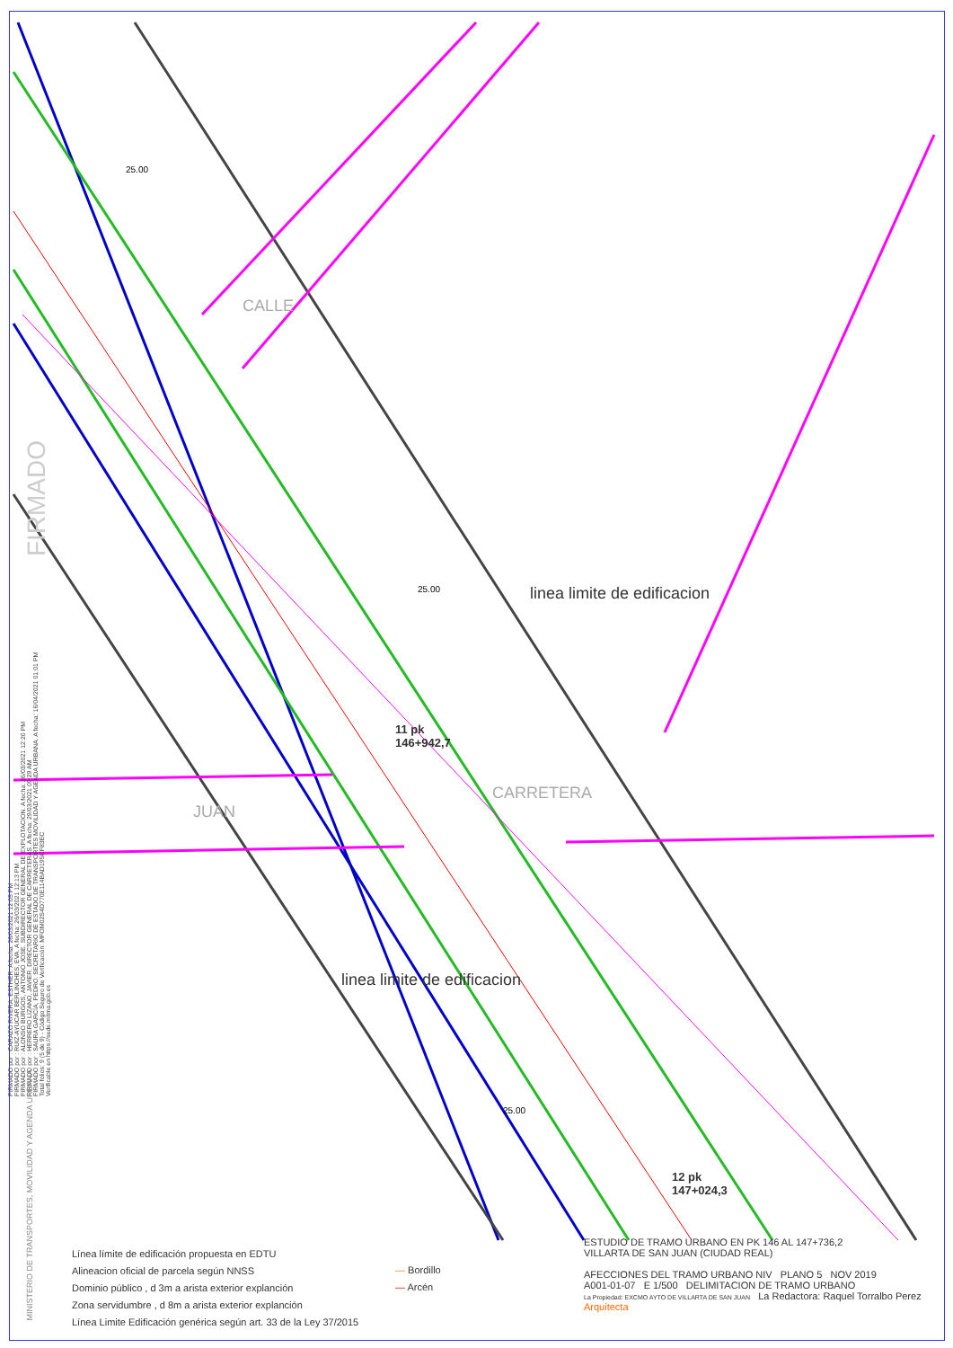FIRMADO por : CARAZO RIVERA, ESTHER. A fecha: 26/03/2021 12:05 PM
FIRMADO por : RUIZ-AYUCAR BERLINCHES, EVA. A fecha: 26/03/2021 12:13 PM
FIRMADO por : ALONSO BURGOS, ANTONIO JOSE. SUBDIRECTOR GENERAL DE EXPLOTACION. A fecha: 26/03/2021 12:20 PM
FIRMADO por : HERRERO LIZANO, JAVIER. DIRECTOR GENERAL DE CARRETERAS. A fecha: 29/03/2021 09:29 AM
FIRMADO por : SAURA GARCÍA, PEDRO. SECRETARIO DE ESTADO DE TRANSPORTES MOVILIDAD Y AGENDA URBANA. A fecha: 16/04/2021 01:01 PM
Total folios: 9 (5 de 9) - Código Seguro de Verificación: MFOM02S4D770E114BAD195CF83EC
Verificable en https://sede.mitma.gob.es
FIRMADO
MINISTERIO DE TRANSPORTES, MOVILIDAD Y AGENDA URBANA
11 pk
146+942,7
12 pk
147+024,3
25.00
25.00
25.00
CARRETERA
JUAN
CALLE
linea limite de edificacion
linea limite de edificacion
Línea límite de edificación propuesta en EDTU
Alineacion oficial de parcela según NNSS
Dominio público , d 3m a arista exterior explanción
Zona servidumbre , d 8m a arista exterior explanción
Línea Limite Edificación genérica según art. 33 de la Ley 37/2015
— Bordillo
— Arcén
ESTUDIO DE TRAMO URBANO EN PK 146 AL 147+736,2
VILLARTA DE SAN JUAN (CIUDAD REAL)
AFECCIONES DEL TRAMO URBANO NIV PLANO 5 NOV 2019
A001-01-07 E 1/500 DELIMITACION DE TRAMO URBANO
La Propiedad: EXCMO AYTO DE VILLARTA DE SAN JUAN La Redactora: Raquel Torralbo Perez Arquitecta